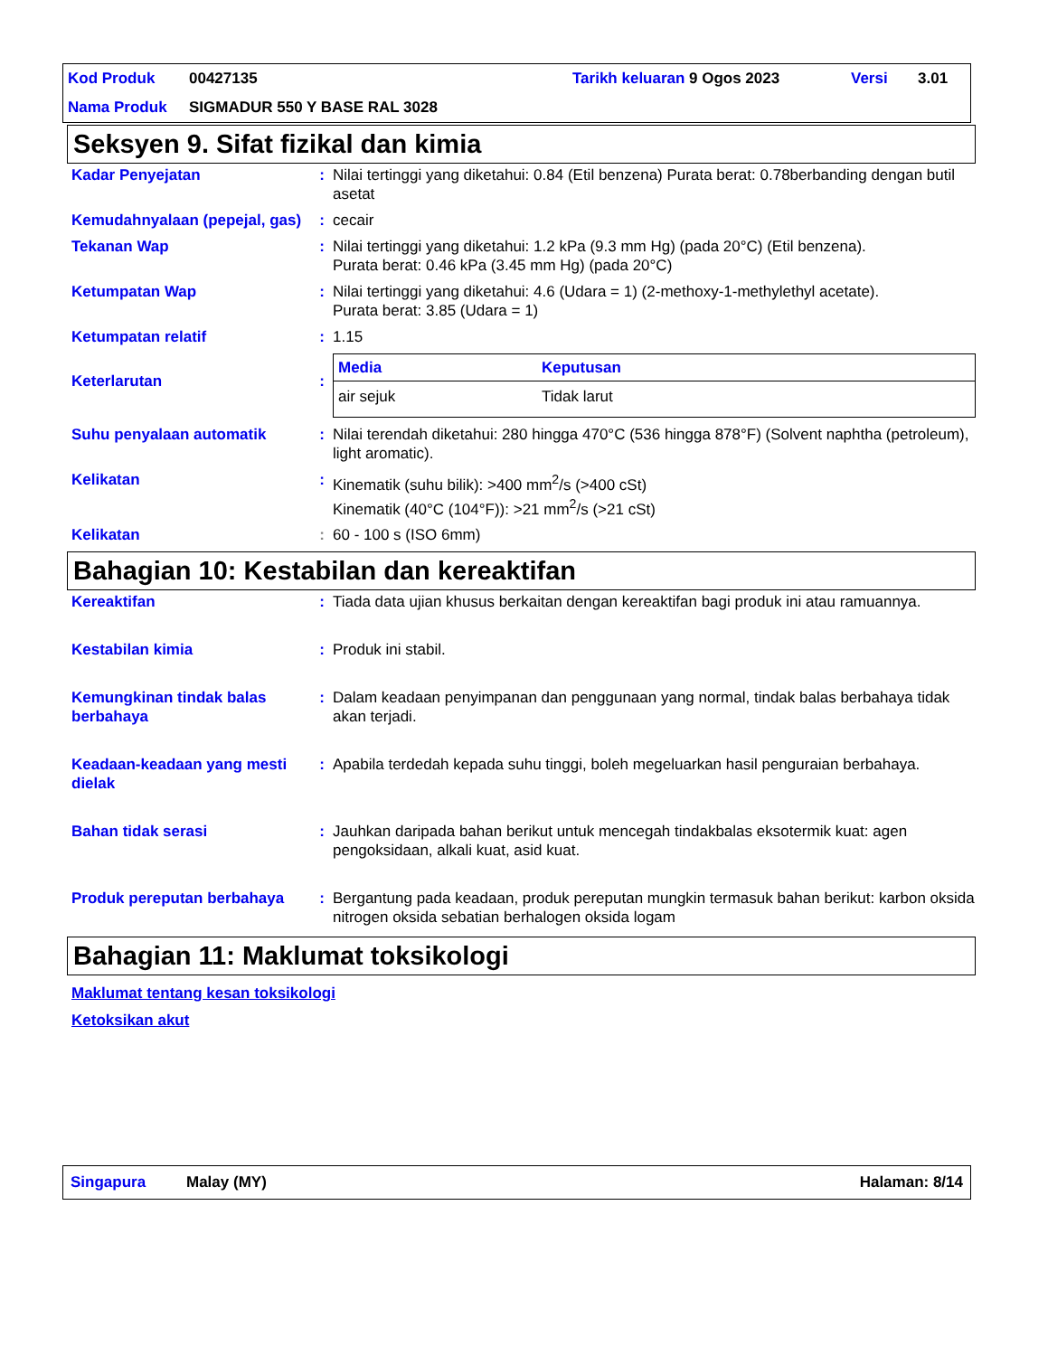| Kod Produk | 00427135 | Tarikh keluaran | 9 Ogos 2023 | Versi | 3.01 |
| Nama Produk | SIGMADUR 550 Y BASE RAL 3028 | | | | |
Seksyen 9. Sifat fizikal dan kimia
| Kadar Penyejatan | : | Nilai tertinggi yang diketahui: 0.84 (Etil benzena) Purata berat: 0.78berbanding dengan butil asetat |
| Kemudahnyalaan (pepejal, gas) | : | cecair |
| Tekanan Wap | : | Nilai tertinggi yang diketahui: 1.2 kPa (9.3 mm Hg) (pada 20°C) (Etil benzena). Purata berat: 0.46 kPa (3.45 mm Hg) (pada 20°C) |
| Ketumpatan Wap | : | Nilai tertinggi yang diketahui: 4.6 (Udara = 1) (2-methoxy-1-methylethyl acetate). Purata berat: 3.85 (Udara = 1) |
| Ketumpatan relatif | : | 1.15 |
| Keterlarutan | : | / Media / Keputusan / / --- / --- / / air sejuk / Tidak larut / |
| Suhu penyalaan automatik | : | Nilai terendah diketahui: 280 hingga 470°C (536 hingga 878°F) (Solvent naphtha (petroleum), light aromatic). |
| Kelikatan | : | Kinematik (suhu bilik): >400 mm<sup>2</sup>/s (>400 cSt) Kinematik (40°C (104°F)): >21 mm<sup>2</sup>/s (>21 cSt) |
| Kelikatan | : | 60 - 100 s (ISO 6mm) |
Bahagian 10: Kestabilan dan kereaktifan
| Kereaktifan | : | Tiada data ujian khusus berkaitan dengan kereaktifan bagi produk ini atau ramuannya. |
| Kestabilan kimia | : | Produk ini stabil. |
| Kemungkinan tindak balas berbahaya | : | Dalam keadaan penyimpanan dan penggunaan yang normal, tindak balas berbahaya tidak akan terjadi. |
| Keadaan-keadaan yang mesti dielak | : | Apabila terdedah kepada suhu tinggi, boleh megeluarkan hasil penguraian berbahaya. |
| Bahan tidak serasi | : | Jauhkan daripada bahan berikut untuk mencegah tindakbalas eksotermik kuat: agen pengoksidaan, alkali kuat, asid kuat. |
| Produk pereputan berbahaya | : | Bergantung pada keadaan, produk pereputan mungkin termasuk bahan berikut: karbon oksida nitrogen oksida sebatian berhalogen oksida logam |
Bahagian 11: Maklumat toksikologi
Maklumat tentang kesan toksikologi
Ketoksikan akut
Singapura Malay (MY) Halaman: 8/14